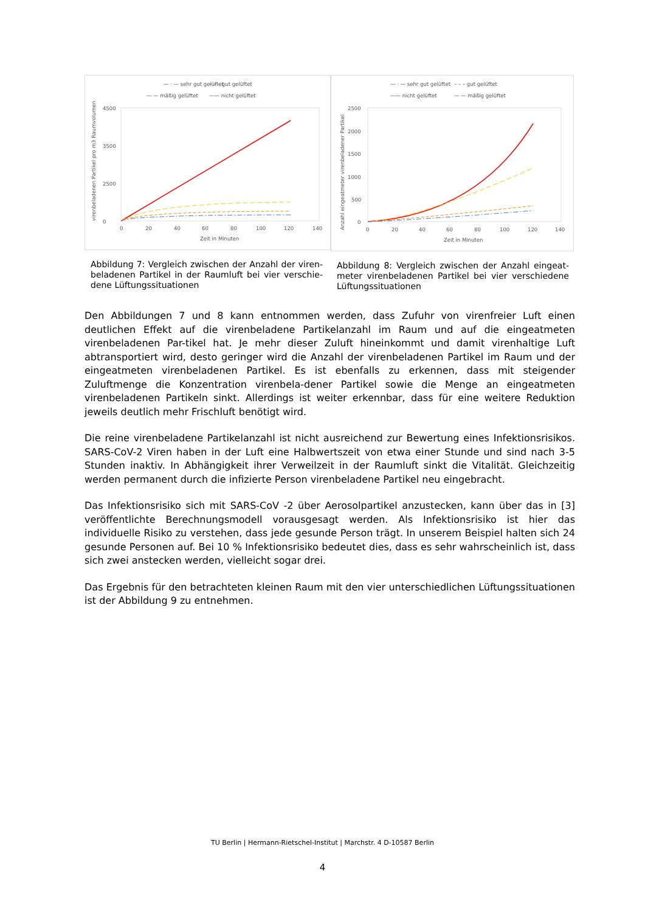— · — sehr gut gelüftet
– – – gut gelüftet
— — mäßig gelüftet
—— nicht gelüftet
4500
3500
2500
0
0
20
40
60
80
100
120
140
Zeit in Minuten
virenbeladenen Partikel pro m3 Raumvolumen
Abbildung 7: Vergleich zwischen der Anzahl der viren-beladenen Partikel in der Raumluft bei vier verschie-dene Lüftungssituationen
— · — sehr gut gelüftet
– – – gut gelüftet
—— nicht gelüftet
— — mäßig gelüftet
2500
2000
1500
1000
500
0
0
20
40
60
80
100
120
140
Zeit in Minuten
Anzahl eingeatmeter virenbeladener Partikel
Abbildung 8: Vergleich zwischen der Anzahl eingeat-meter virenbeladenen Partikel bei vier verschiedene Lüftungssituationen
Den Abbildungen 7 und 8 kann entnommen werden, dass Zufuhr von virenfreier Luft einen deutlichen Effekt auf die virenbeladene Partikelanzahl im Raum und auf die eingeatmeten virenbeladenen Par-tikel hat. Je mehr dieser Zuluft hineinkommt und damit virenhaltige Luft abtransportiert wird, desto geringer wird die Anzahl der virenbeladenen Partikel im Raum und der eingeatmeten virenbeladenen Partikel. Es ist ebenfalls zu erkennen, dass mit steigender Zuluftmenge die Konzentration virenbela-dener Partikel sowie die Menge an eingeatmeten virenbeladenen Partikeln sinkt. Allerdings ist weiter erkennbar, dass für eine weitere Reduktion jeweils deutlich mehr Frischluft benötigt wird.
Die reine virenbeladene Partikelanzahl ist nicht ausreichend zur Bewertung eines Infektionsrisikos. SARS-CoV-2 Viren haben in der Luft eine Halbwertszeit von etwa einer Stunde und sind nach 3-5 Stunden inaktiv. In Abhängigkeit ihrer Verweilzeit in der Raumluft sinkt die Vitalität. Gleichzeitig werden permanent durch die infizierte Person virenbeladene Partikel neu eingebracht.
Das Infektionsrisiko sich mit SARS-CoV -2 über Aerosolpartikel anzustecken, kann über das in [3] veröffentlichte Berechnungsmodell vorausgesagt werden. Als Infektionsrisiko ist hier das individuelle Risiko zu verstehen, dass jede gesunde Person trägt. In unserem Beispiel halten sich 24 gesunde Personen auf. Bei 10 % Infektionsrisiko bedeutet dies, dass es sehr wahrscheinlich ist, dass sich zwei anstecken werden, vielleicht sogar drei.
Das Ergebnis für den betrachteten kleinen Raum mit den vier unterschiedlichen Lüftungssituationen ist der Abbildung 9 zu entnehmen.
TU Berlin | Hermann-Rietschel-Institut | Marchstr. 4 D-10587 Berlin
4